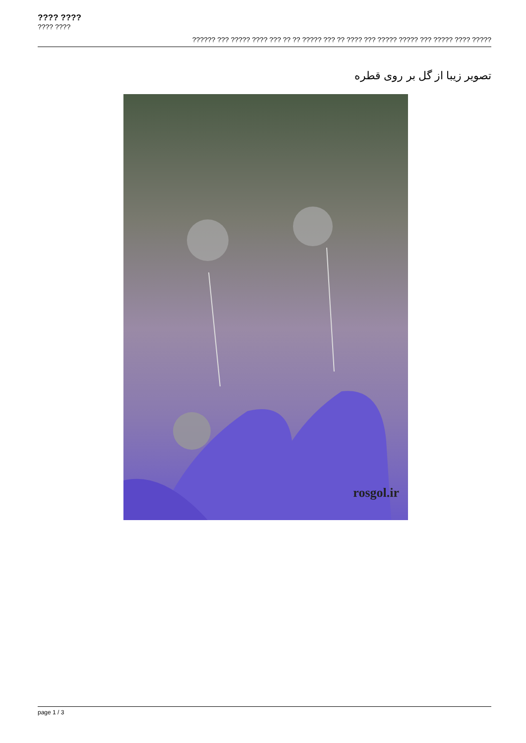???? ????
???? ????
?????? ??? ????? ???? ??? ?? ?? ????? ??? ?? ???? ??? ????? ????? ??? ????? ???? ?????
تصویر زیبا از گل بر روی قطره
rosgol.ir
page 1 / 3